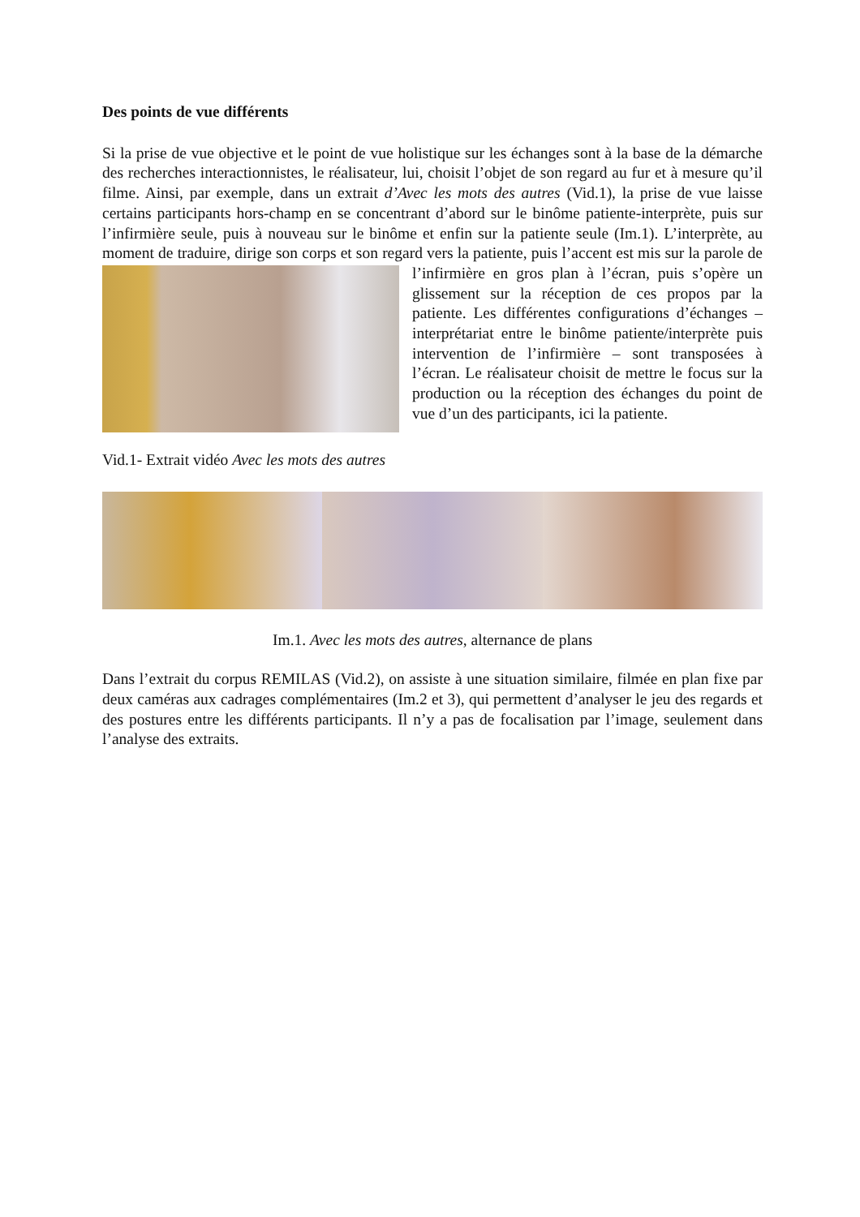Des points de vue différents
Si la prise de vue objective et le point de vue holistique sur les échanges sont à la base de la démarche des recherches interactionnistes, le réalisateur, lui, choisit l’objet de son regard au fur et à mesure qu’il filme. Ainsi, par exemple, dans un extrait d’Avec les mots des autres (Vid.1), la prise de vue laisse certains participants hors-champ en se concentrant d’abord sur le binôme patiente-interprète, puis sur l’infirmière seule, puis à nouveau sur le binôme et enfin sur la patiente seule (Im.1). L’interprète, au moment de traduire, dirige son corps et son regard vers la patiente, puis l’accent est mis sur la parole de l’infirmière en gros plan à l’écran, puis s’opère un glissement sur la réception de ces propos par la patiente. Les différentes configurations d’échanges – interprétariat entre le binôme patiente/interprète puis intervention de l’infirmière – sont transposées à l’écran. Le réalisateur choisit de mettre le focus sur la production ou la réception des échanges du point de vue d’un des participants, ici la patiente.
Vid.1- Extrait vidéo Avec les mots des autres
Im.1. Avec les mots des autres, alternance de plans
Dans l’extrait du corpus REMILAS (Vid.2), on assiste à une situation similaire, filmée en plan fixe par deux caméras aux cadrages complémentaires (Im.2 et 3), qui permettent d’analyser le jeu des regards et des postures entre les différents participants. Il n’y a pas de focalisation par l’image, seulement dans l’analyse des extraits.